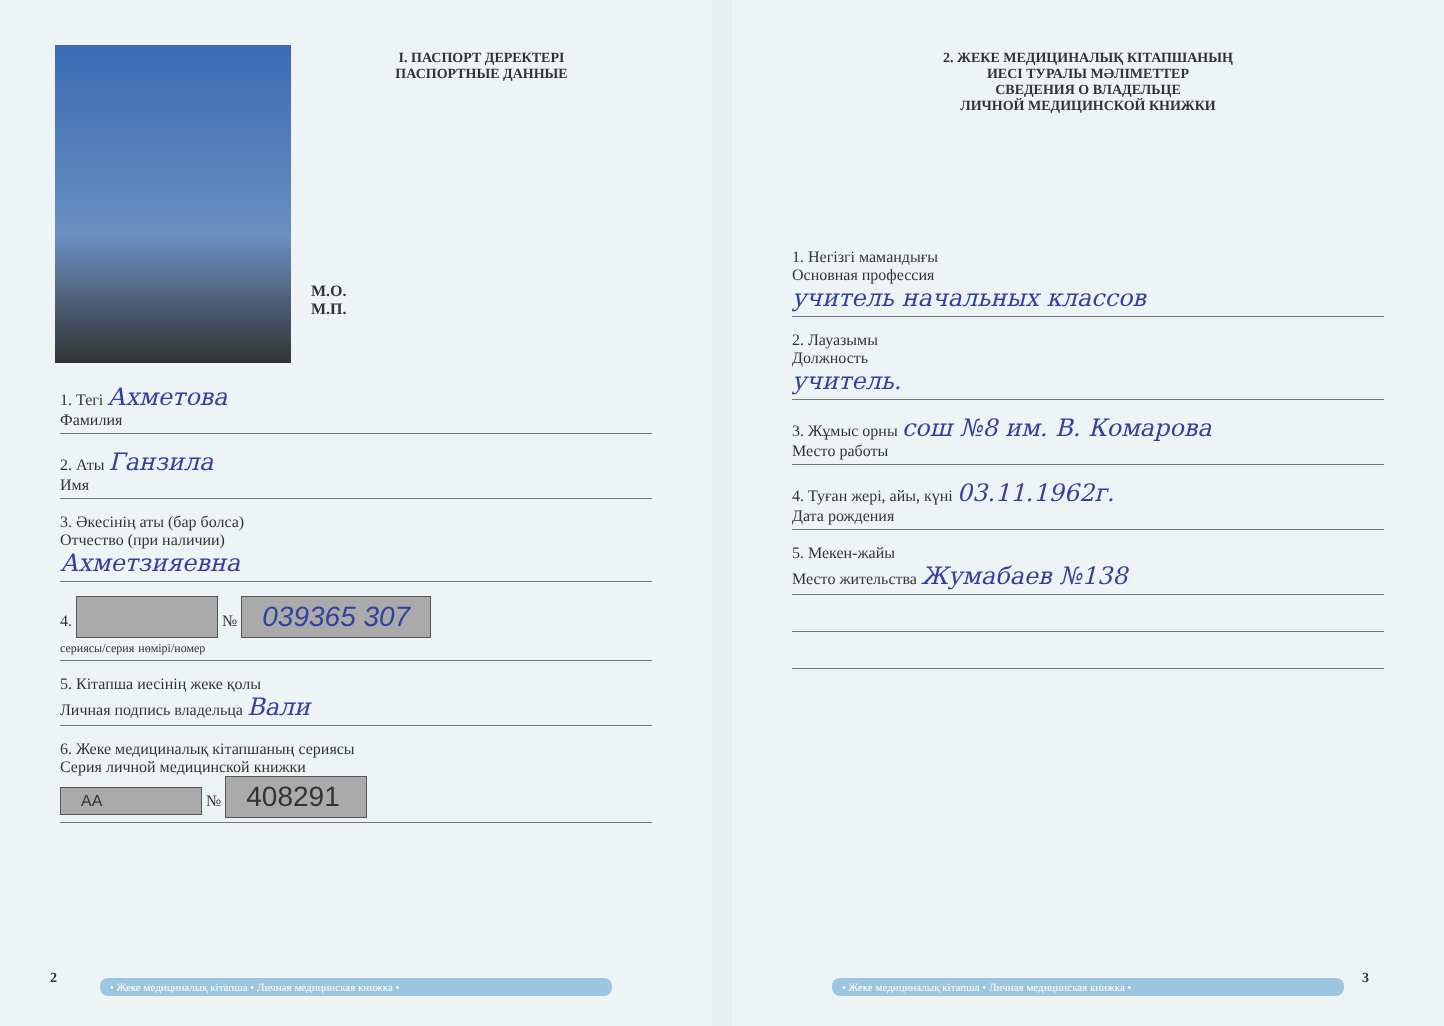I. ПАСПОРТ ДЕРЕКТЕРІ
ПАСПОРТНЫЕ ДАННЫЕ
М.О.
М.П.
1. Тегі Ахметова
Фамилия
2. Аты Ганзила
Имя
3. Әкесінің аты (бар болса)
Отчество (при наличии)
Ахметзияевна
4. № 039365 307
сериясы/серия нөмірі/номер
5. Кітапша иесінің жеке қолы
Личная подпись владельца Вали
6. Жеке медициналық кітапшаның сериясы
Серия личной медицинской книжки
АА № 408291
• Жеке медициналық кітапша • Личная медицинская книжка •
2
2. ЖЕКЕ МЕДИЦИНАЛЫҚ КІТАПШАНЫҢ
ИЕСІ ТУРАЛЫ МӘЛІМЕТТЕР
СВЕДЕНИЯ О ВЛАДЕЛЬЦЕ
ЛИЧНОЙ МЕДИЦИНСКОЙ КНИЖКИ
1. Негізгі мамандығы
Основная профессия
учитель начальных классов
2. Лауазымы
Должность
учитель.
3. Жұмыс орны сош №8 им. В. Комарова
Место работы
4. Туған жері, айы, күні 03.11.1962г.
Дата рождения
5. Мекен-жайы
Место жительства Жумабаев №138
• Жеке медициналық кітапша • Личная медицинская книжка •
3